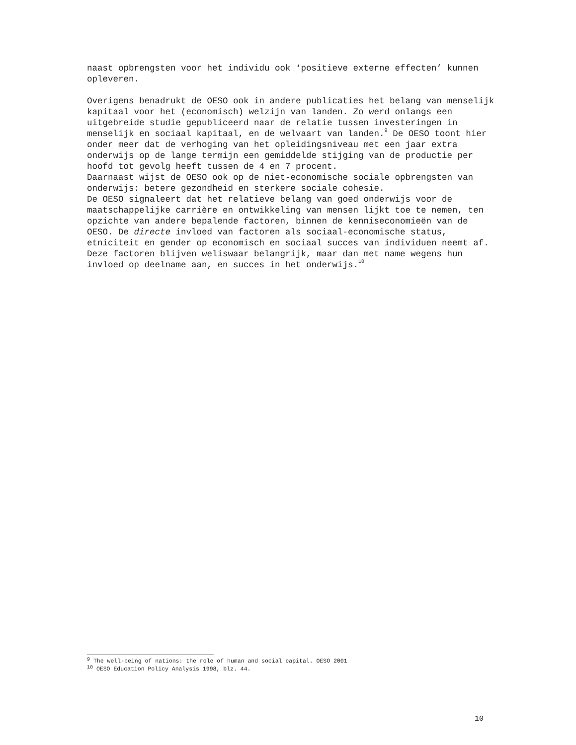naast opbrengsten voor het individu ook ‘positieve externe effecten’ kunnen opleveren.
Overigens benadrukt de OESO ook in andere publicaties het belang van menselijk kapitaal voor het (economisch) welzijn van landen. Zo werd onlangs een uitgebreide studie gepubliceerd naar de relatie tussen investeringen in menselijk en sociaal kapitaal, en de welvaart van landen.<sup>9</sup> De OESO toont hier onder meer dat de verhoging van het opleidingsniveau met een jaar extra onderwijs op de lange termijn een gemiddelde stijging van de productie per hoofd tot gevolg heeft tussen de 4 en 7 procent.
Daarnaast wijst de OESO ook op de niet-economische sociale opbrengsten van onderwijs: betere gezondheid en sterkere sociale cohesie.
De OESO signaleert dat het relatieve belang van goed onderwijs voor de maatschappelijke carrière en ontwikkeling van mensen lijkt toe te nemen, ten opzichte van andere bepalende factoren, binnen de kenniseconomieën van de OESO. De directe invloed van factoren als sociaal-economische status, etniciteit en gender op economisch en sociaal succes van individuen neemt af. Deze factoren blijven weliswaar belangrijk, maar dan met name wegens hun invloed op deelname aan, en succes in het onderwijs.<sup>10</sup>
<sup>9</sup> The well-being of nations: the role of human and social capital. OESO 2001
<sup>10</sup> OESO Education Policy Analysis 1998, blz. 44.
10